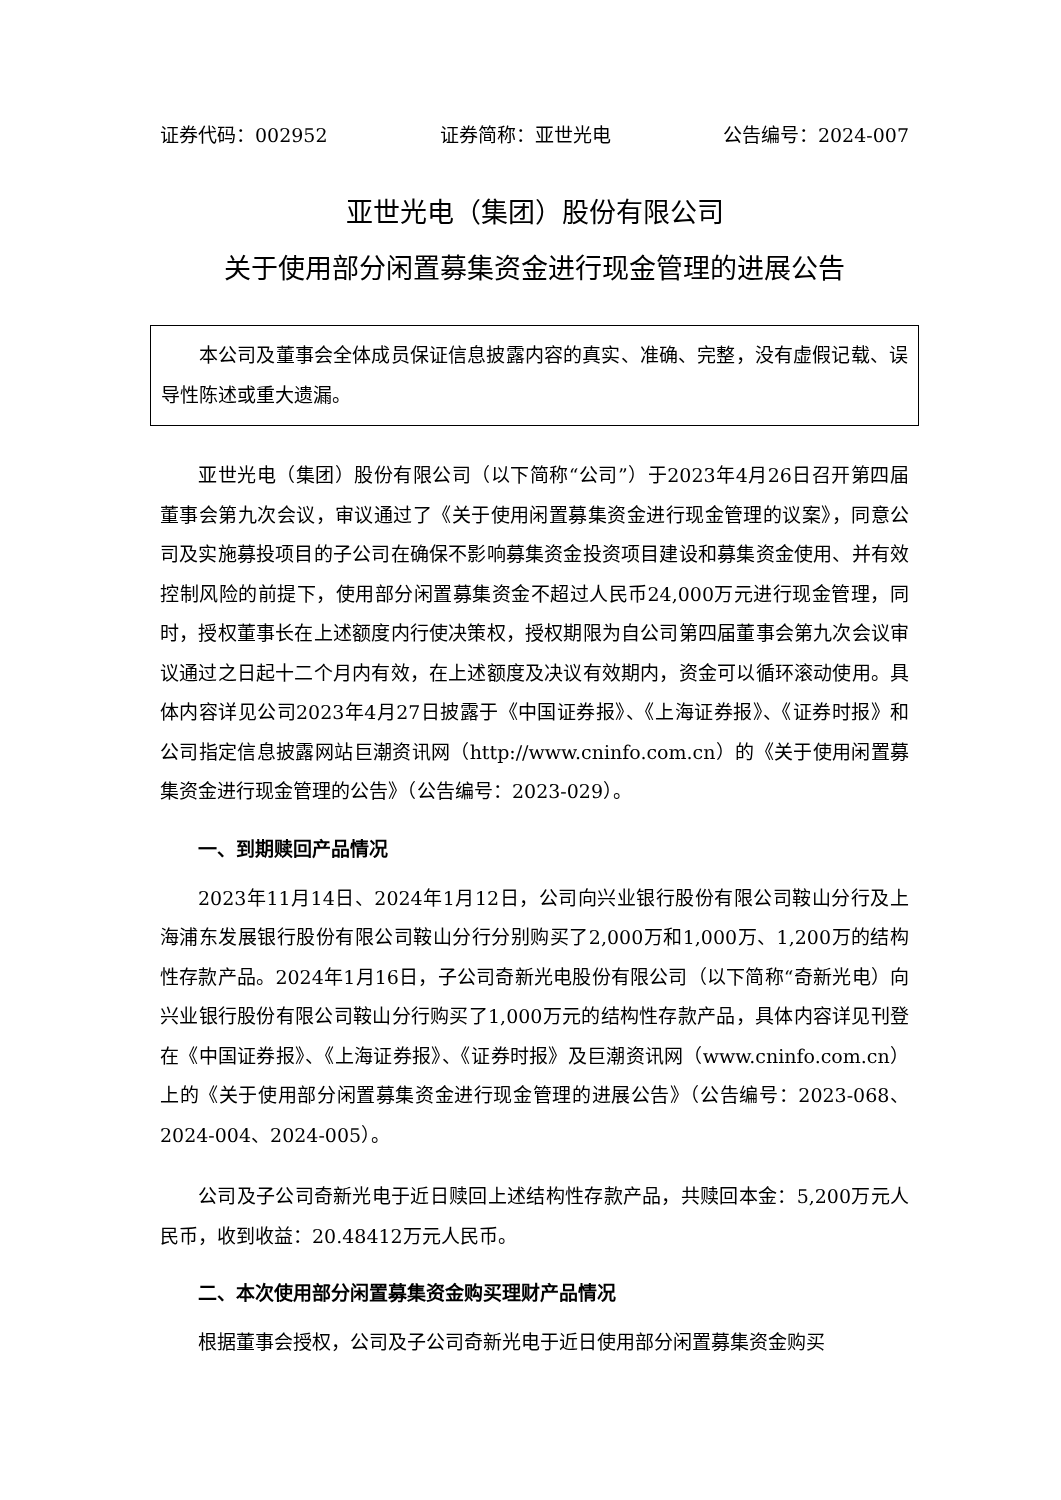证券代码：002952 证券简称：亚世光电 公告编号：2024-007
亚世光电（集团）股份有限公司
关于使用部分闲置募集资金进行现金管理的进展公告
本公司及董事会全体成员保证信息披露内容的真实、准确、完整，没有虚假记载、误导性陈述或重大遗漏。
亚世光电（集团）股份有限公司（以下简称“公司”）于2023年4月26日召开第四届董事会第九次会议，审议通过了《关于使用闲置募集资金进行现金管理的议案》，同意公司及实施募投项目的子公司在确保不影响募集资金投资项目建设和募集资金使用、并有效控制风险的前提下，使用部分闲置募集资金不超过人民币24,000万元进行现金管理，同时，授权董事长在上述额度内行使决策权，授权期限为自公司第四届董事会第九次会议审议通过之日起十二个月内有效，在上述额度及决议有效期内，资金可以循环滚动使用。具体内容详见公司2023年4月27日披露于《中国证券报》、《上海证券报》、《证券时报》和公司指定信息披露网站巨潮资讯网（http://www.cninfo.com.cn）的《关于使用闲置募集资金进行现金管理的公告》（公告编号：2023-029）。
一、到期赎回产品情况
2023年11月14日、2024年1月12日，公司向兴业银行股份有限公司鞍山分行及上海浦东发展银行股份有限公司鞍山分行分别购买了2,000万和1,000万、1,200万的结构性存款产品。2024年1月16日，子公司奇新光电股份有限公司（以下简称“奇新光电）向兴业银行股份有限公司鞍山分行购买了1,000万元的结构性存款产品，具体内容详见刊登在《中国证券报》、《上海证券报》、《证券时报》及巨潮资讯网（www.cninfo.com.cn）上的《关于使用部分闲置募集资金进行现金管理的进展公告》（公告编号：2023-068、2024-004、2024-005）。
公司及子公司奇新光电于近日赎回上述结构性存款产品，共赎回本金：5,200万元人民币，收到收益：20.48412万元人民币。
二、本次使用部分闲置募集资金购买理财产品情况
根据董事会授权，公司及子公司奇新光电于近日使用部分闲置募集资金购买